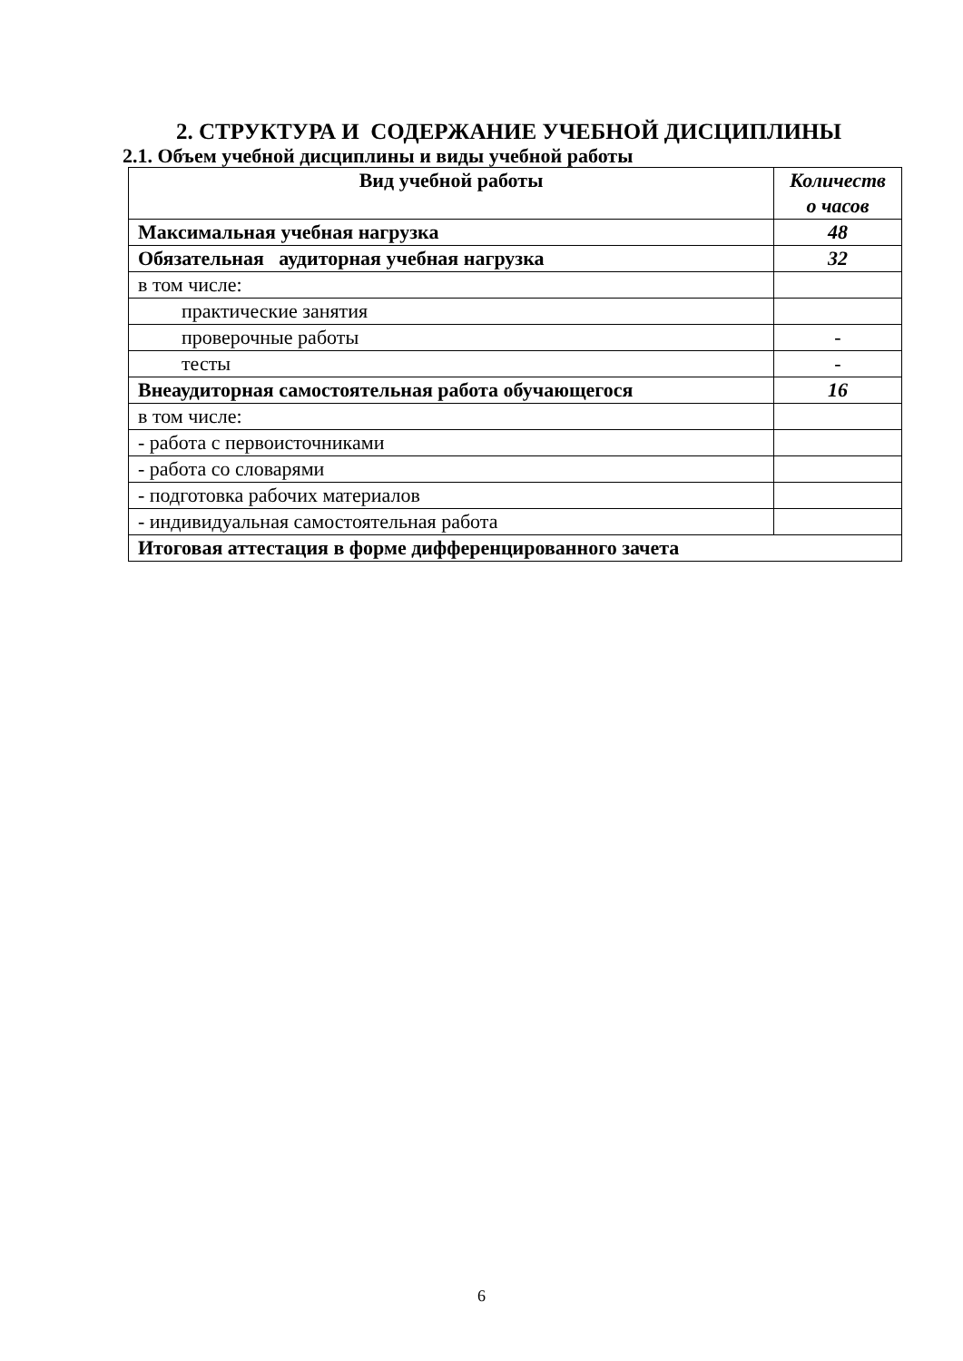2. СТРУКТУРА И СОДЕРЖАНИЕ УЧЕБНОЙ ДИСЦИПЛИНЫ
2.1. Объем учебной дисциплины и виды учебной работы
| Вид учебной работы | Количеств о часов |
| --- | --- |
| Максимальная учебная нагрузка | 48 |
| Обязательная аудиторная учебная нагрузка | 32 |
| в том числе: | |
| практические занятия | |
| проверочные работы | - |
| тесты | - |
| Внеаудиторная самостоятельная работа обучающегося | 16 |
| в том числе: | |
| - работа с первоисточниками | |
| - работа со словарями | |
| - подготовка рабочих материалов | |
| - индивидуальная самостоятельная работа | |
| Итоговая аттестация в форме дифференцированного зачета | |
6